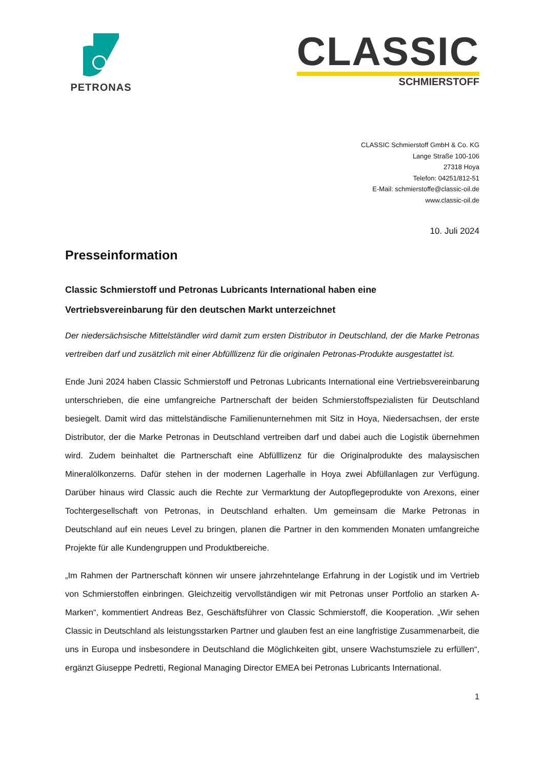PETRONAS
CLASSIC
SCHMIERSTOFF
CLASSIC Schmierstoff GmbH & Co. KG
Lange Straße 100-106
27318 Hoya
Telefon: 04251/812-51
E-Mail: schmierstoffe@classic-oil.de
www.classic-oil.de
10. Juli 2024
Presseinformation
Classic Schmierstoff und Petronas Lubricants International haben eine
Vertriebsvereinbarung für den deutschen Markt unterzeichnet
Der niedersächsische Mittelständler wird damit zum ersten Distributor in Deutschland, der die Marke Petronas vertreiben darf und zusätzlich mit einer Abfülllizenz für die originalen Petronas-Produkte ausgestattet ist.
Ende Juni 2024 haben Classic Schmierstoff und Petronas Lubricants International eine Vertriebsvereinbarung unterschrieben, die eine umfangreiche Partnerschaft der beiden Schmierstoffspezialisten für Deutschland besiegelt. Damit wird das mittelständische Familienunternehmen mit Sitz in Hoya, Niedersachsen, der erste Distributor, der die Marke Petronas in Deutschland vertreiben darf und dabei auch die Logistik übernehmen wird. Zudem beinhaltet die Partnerschaft eine Abfülllizenz für die Originalprodukte des malaysischen Mineralölkonzerns. Dafür stehen in der modernen Lagerhalle in Hoya zwei Abfüllanlagen zur Verfügung. Darüber hinaus wird Classic auch die Rechte zur Vermarktung der Autopflegeprodukte von Arexons, einer Tochtergesellschaft von Petronas, in Deutschland erhalten. Um gemeinsam die Marke Petronas in Deutschland auf ein neues Level zu bringen, planen die Partner in den kommenden Monaten umfangreiche Projekte für alle Kundengruppen und Produktbereiche.
„Im Rahmen der Partnerschaft können wir unsere jahrzehntelange Erfahrung in der Logistik und im Vertrieb von Schmierstoffen einbringen. Gleichzeitig vervollständigen wir mit Petronas unser Portfolio an starken A-Marken“, kommentiert Andreas Bez, Geschäftsführer von Classic Schmierstoff, die Kooperation. „Wir sehen Classic in Deutschland als leistungsstarken Partner und glauben fest an eine langfristige Zusammenarbeit, die uns in Europa und insbesondere in Deutschland die Möglichkeiten gibt, unsere Wachstumsziele zu erfüllen“, ergänzt Giuseppe Pedretti, Regional Managing Director EMEA bei Petronas Lubricants International.
1